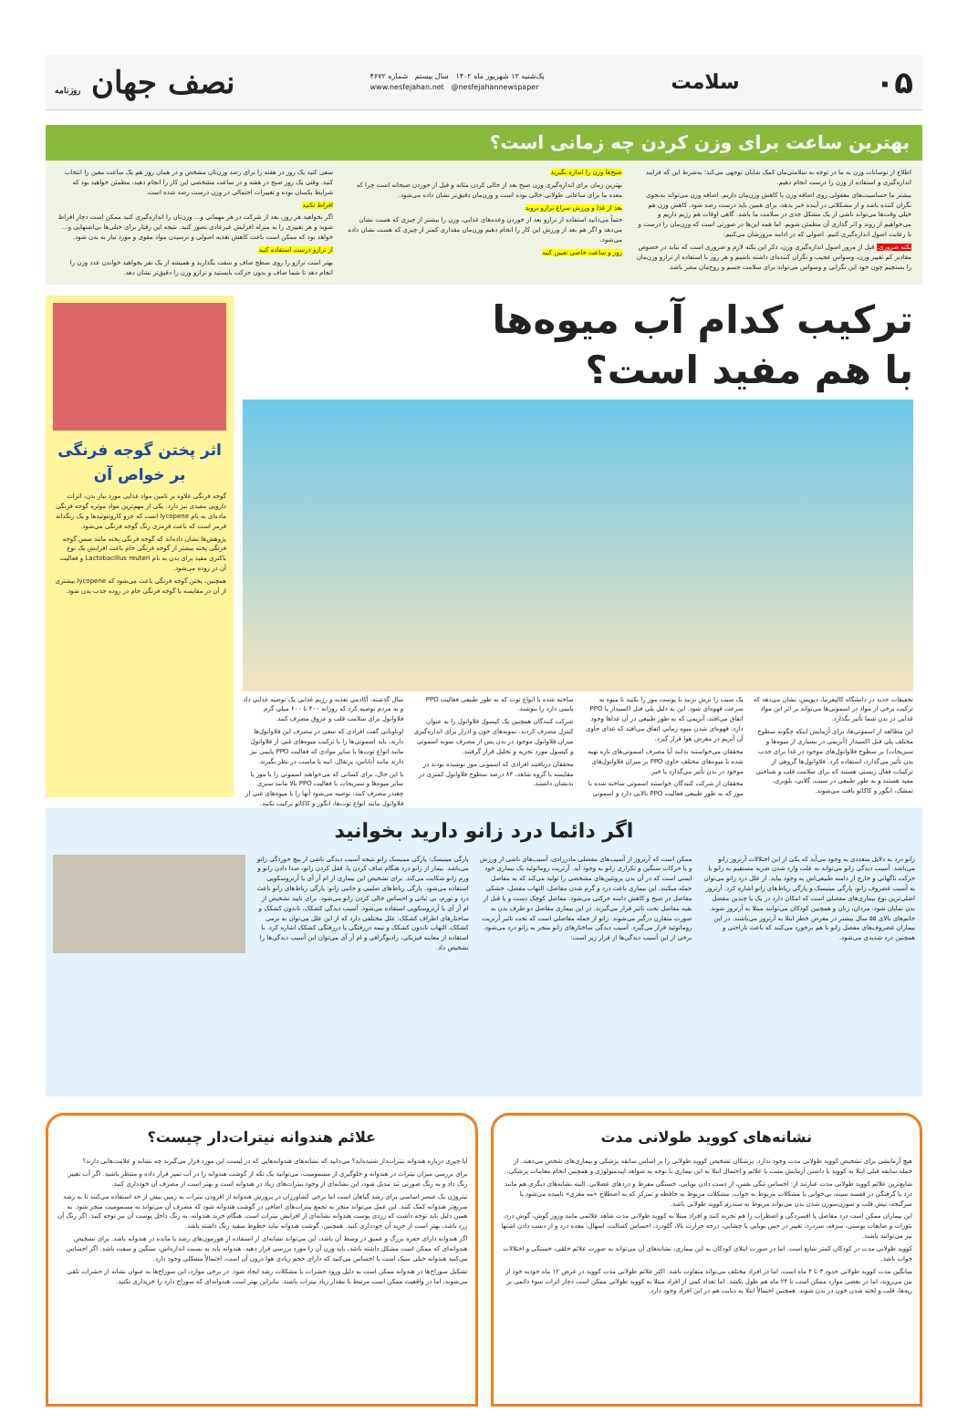۰۵ سلامت
یک‌شنبه ۱۲ شهریور ماه ۱۴۰۲ سال بیستم شماره ۴۶۷۲
www.nesfejahan.net @nesfejahannewspaper
نصف جهان روزنامه
بهترین ساعت برای وزن کردن چه زمانی است؟
اطلاع از نوسانات وزن به ما در توجه به سلامتی‌مان کمک شایان توجهی می‌کند؛ به‌شرط این که فرایند اندازه‌گیری و استفاده از وزن را درست انجام دهیم.
بیشتر ما حساسیت‌های معقولی روی اضافه وزن یا کاهش وزن‌مان داریم. اضافه وزن می‌تواند به‌نحوی نگران کننده باشد و از مشکلاتی در آینده خبر بدهد، برای همین باید درست رصد شود. کاهش وزن هم خیلی وقت‌ها می‌تواند ناشی از یک مشکل جدی در سلامت ما باشد. گاهی اوقات هم رژیم داریم و می‌خواهیم از روند و اثر گذاری آن مطمئن شویم. اما همه این‌ها در صورتی است که وزن‌مان را درست و با رعایت اصول اندازه‌گیری کنیم. اصولی که در ادامه مرورشان می‌کنیم:
نکته ضروری: قبل از مرور اصول اندازه‌گیری وزن، ذکر این نکته لازم و ضروری است که نباید در خصوص مقادیر کم تغییر وزن، وسواس عجیب و نگران کننده‌ای داشته باشیم و هر روز با استفاده از ترازو وزن‌مان را بسنجیم چون خود این نگرانی و وسواس می‌تواند برای سلامت جسم و روح‌مان مضر باشد.
صبح‌ها وزن را اندازه بگیرید
بهترین زمان برای اندازه‌گیری وزن صبح بعد از خالی کردن مثانه و قبل از خوردن صبحانه است چرا که معده ما برای ساعاتی طولانی خالی بوده است و وزن‌مان دقیق‌تر نشان داده می‌شود.
بعد از غذا و ورزش سراغ ترازو نروید
حتماً می‌دانید استفاده از ترازو بعد از خوردن وعده‌های غذایی، وزن را بیشتر از چیزی که هست نشان می‌دهد و اگر هم بعد از ورزش این کار را انجام دهیم وزن‌مان مقداری کمتر از چیزی که هست نشان داده می‌شود.
روز و ساعت خاصی تعیین کنید
سعی کنید یک روز در هفته را برای رصد وزن‌تان مشخص و در همان روز هم یک ساعت معین را انتخاب کنید. وقتی یک روز صبح در هفته و در ساعت مشخصی این کار را انجام دهید، مطمئن خواهید بود که شرایط یکسان بوده و تغییرات احتمالی در وزن درست رصد شده است.
افراط نکنید
اگر بخواهید هر روز، بعد از شرکت در هر مهمانی و... وزن‌تان را اندازه‌گیری کنید ممکن است دچار افراط شوید و هر تغییری را به منزله افزایش غیرعادی تصور کنید. نتیجه این رفتار برای خیلی‌ها بی‌اشتهایی و... خواهد بود که ممکن است باعث کاهش تغذیه اصولی و نرسیدن مواد مقوی و مورد نیاز به بدن شود.
از ترازو درست استفاده کنید
بهتر است ترازو را روی سطح صاف و سفت بگذارید و همیشه از یک نفر بخواهید خواندن عدد وزن را انجام دهد تا شما صاف و بدون حرکت بایستید و ترازو وزن را دقیق‌تر نشان دهد.
ترکیب کدام آب میوه‌ها
با هم مفید است؟
تحقیقات جدید در دانشگاه کالیفرنیا، دیویس، نشان می‌دهد که ترکیب برخی از مواد در اسموتی‌ها می‌تواند بر اثر این مواد غذایی در بدن شما تأثیر بگذارد.
این مطالعه از اسموتی‌ها، برای آزمایش اینکه چگونه سطوح مختلف پلی فنل اکسیداز (آنزیمی در بسیاری از میوه‌ها و سبزیجات) بر سطوح فلاوانول‌های موجود در غذا برای جذب بدن تأثیر می‌گذارد، استفاده کرد. فلاوانول‌ها گروهی از ترکیبات فعال زیستی هستند که برای سلامت قلب و شناختی مفید هستند و به طور طبیعی در سیب، گلابی، بلوبری، تمشک، انگور و کاکائو یافت می‌شوند.
یک سیب را برش بزنید یا پوست موز را بکنید تا میوه به سرعت قهوه‌ای شود. این به دلیل پلی فنل اکسیداز یا PPO اتفاق می‌افتد، آنزیمی که به طور طبیعی در آن غذاها وجود دارد. قهوه‌ای شدن میوه زمانی اتفاق می‌افتد که غذای حاوی آن آنزیم در معرض هوا قرار گیرد.
محققان می‌خواستند بدانند آیا مصرف اسموتی‌های تازه تهیه شده با میوه‌های مختلف حاوی PPO بر میزان فلاوانول‌های موجود در بدن تأثیر می‌گذارد یا خیر.
محققان از شرکت کنندگان خواستند اسموتی ساخته شده با موز که به طور طبیعی فعالیت PPO بالایی دارد و اسموتی ساخته شده با انواع توت که به طور طبیعی فعالیت PPO پایینی دارد را بنوشند.
شرکت کنندگان همچنین یک کپسول فلاوانول را به عنوان کنترل مصرف کردند. نمونه‌های خون و ادرار برای اندازه‌گیری میزان فلاوانول موجود در بدن پس از مصرف نمونه اسموتی و کپسول مورد تجزیه و تحلیل قرار گرفتند.
محققان دریافتند افرادی که اسموتی موز نوشیده بودند در مقایسه با گروه شاهد، ۸۴ درصد سطوح فلاوانول کمتری در بدنشان داشتند.
سال گذشته، آکادمی تغذیه و رژیم غذایی یک توصیه غذایی داد و به مردم توصیه کرد که روزانه ۴۰۰ تا ۶۰۰ میلی گرم فلاوانول برای سلامت قلب و عروق مصرف کنند.
اوتاوبانی گفت افرادی که سعی در مصرف این فلاوانول‌ها دارند، باید اسموتی‌ها را با ترکیب میوه‌های غنی از فلاوانول مانند انواع توت‌ها با سایر موادی که فعالیت PPO پایینی نیز دارند مانند آناناس، پرتقال، انبه یا ماست در نظر بگیرند.
با این حال، برای کسانی که می‌خواهند اسموتی را با موز یا سایر میوه‌ها و سبزیجات با فعالیت PPO بالا مانند سبزی چغندر مصرف کنند، توصیه می‌شود آنها را با میوه‌های غنی از فلاوانول مانند انواع توت‌ها، انگور و کاکائو ترکیب نکنند.
اثر پختن گوجه فرنگی بر خواص آن
گوجه فرنگی علاوه بر تامین مواد غذایی مورد نیاز بدن، اثرات دارویی مفیدی نیز دارد. یکی از مهم‌ترین مواد موثره گوجه فرنگی ماده‌ای به نام lycopene است که جزو کاروتنوئیدها و یک رنگدانه قرمز است که باعث قرمزی رنگ گوجه فرنگی می‌شود.
پژوهش‌ها نشان داده‌اند که گوجه فرنگی پخته مانند سس گوجه فرنگی پخته بیشتر از گوجه فرنگی خام باعث افزایش یک نوع باکتری مفید برای بدن به نام Lactobacillus reuteri و فعالیت آن در روده می‌شود.
همچنین، پختن گوجه فرنگی باعث می‌شود که lycopene بیشتری از آن در مقایسه با گوجه فرنگی خام در روده جذب بدن شود.
اگر دائما درد زانو دارید بخوانید
زانو درد به دلایل متعددی به وجود می‌آید که یکی از این اختلالات آرتروز زانو می‌باشد. آسیب دیدگی زانو می‌تواند به علت وارد شدن ضربه مستقیم به زانو یا حرکت ناگهانی و خارج از دامنه طبیعی‌اش به وجود بیاید. از علل درد زانو می‌توان به آسیب غضروف زانو، پارگی مینیسک و پارگی رباط‌های زانو اشاره کرد. آرتروز اصلی‌ترین نوع بیماری‌های مفصلی است که امکان دارد در یک یا چندین مفصل بدن نمایان شود. مردان، زنان و همچنین کودکان می‌توانند مبتلا به آرتروز شوند. خانم‌های بالای ۵۵ سال بیشتر در معرض خطر ابتلا به آرتروز می‌باشند. در این بیماران غضروف‌های مفصل زانو با هم برخورد می‌کنند که باعث ناراحتی و همچنین درد شدیدی می‌شود.
ممکن است که آرتروز از آسیب‌های مفصلی مادرزادی، آسیب‌های ناشی از ورزش و یا حرکات سنگین و تکراری زانو به وجود آید. آرتریت روماتوئید یک بیماری خود ایمنی است که در آن بدن پروتئین‌های مشخصی را تولید می‌کند که به مفاصل حمله میکنند. این بیماری باعث درد و گرم شدن مفاصل، التهاب مفصل، خشکی مفاصل در صبح و کاهش دامنه حرکتی می‌شود. مفاصل کوچک دست و پا قبل از بقیه مفاصل تحت تاثیر قرار می‌گیرند. در این بیماری مفاصل دو طرف بدن به صورت متقارن درگیر می‌شوند. زانو از جمله مفاصلی است که تحت تاثیر آرتریت روماتوئید قرار می‌گیرد. آسیب دیدگی ساختارهای زانو منجر به زانو درد می‌شود. برخی از این آسیب دیدگی‌ها از قرار زیر است:
پارگی مینیسک: پارگی مینیسک زانو نتیجه آسیب دیدگی ناشی از پیچ خوردگی زانو می‌باشد. بیمار از زانو درد هنگام صاف کردن پا، قفل کردن زانو، صدا دادن زانو و ورم زانو شکایت می‌کند. برای تشخیص این بیماری از ام آر آی یا آرتروسکوپی استفاده می‌شود. پارگی رباط‌های صلیبی و جانبی زانو: پارگی رباط‌های زانو باعث درد و تورم، بی ثباتی و احساس خالی کردن زانو می‌شود. برای تایید تشخیص از ام آر آی یا آرتروسکوپی استفاده می‌شود. آسیب دیدگی کشکک، تاندون کشکک و ساختارهای اطراف کشکک: علل مختلفی دارد که از این علل می‌توان به نرمی کشکک، التهاب تاندون کشکک و نیمه دررفتگی یا دررفتگی کشکک اشاره کرد. با استفاده از معاینه فیزیکی، رادیوگرافی و ام آر آی می‌توان این آسیب دیدگی‌ها را تشخیص داد.
نشانه‌های کووید طولانی مدت
هیچ آزمایشی برای تشخیص کووید طولانی مدت وجود ندارد. پزشکان تشخیص کووید طولانی را بر اساس سابقه پزشکی و بیماری‌های شخص می‌دهند. از جمله سابقه قبلی ابتلا به کووید با داشتن آزمایش مثبت یا علائم و احتمال ابتلا به این بیماری با توجه به شواهد اپیدمیولوژی و همچنین انجام معاینات پزشکی.
شایع‌ترین علائم کووید طولانی مدت عبارتند از: احساس تنگی نفس، از دست دادن بویایی، خستگی مفرط و دردهای عضلانی. البته نشانه‌های دیگری هم مانند درد یا گرفتگی در قفسه سینه، بی‌خوابی یا مشکلات مربوط به خواب، مشکلات مربوط به حافظه و تمرکز که به اصطلاح «مه مغزی» نامیده می‌شود یا سرگیجه، تپش قلب و سوزن‌سوزن شدن بدن می‌تواند مربوط به سندرم کووید طولانی باشد.
این بیماران ممکن است درد مفاصل یا افسردگی و اضطراب را هم تجربه کنند و افراد مبتلا به کووید طولانی مدت شاهد علائمی مانند وزوز گوش، گوش درد، بثورات و ضایعات پوستی، سرفه، سردرد، تغییر در حس بویایی یا چشایی، درجه حرارت بالا، گلودرد، احساس کسالت، اسهال، معده درد و از دست دادن اشتها نیز می‌توانند باشند.
کووید طولانی مدت در کودکان کمتر شایع است. اما در صورت ابتلای کودکان به این بیماری، نشانه‌های آن می‌تواند به صورت علائم خلقی، خستگی و اختلالات خواب باشد.
میانگین مدت کووید طولانی حدود ۳ تا ۴ ماه است، اما در افراد مختلف می‌تواند متفاوت باشد. اکثر علائم طولانی مدت کووید در عرض ۱۲ ماه خودبه خود از بین می‌روند، اما در بعضی موارد ممکن است تا ۲۴ ماه هم طول بکشد. اما تعداد کمی از افراد مبتلا به کووید طولانی ممکن است دچار اثرات سوء دائمی بر ریه‌ها، قلب و لخته شدن خون در بدن شوند. همچنین احتمالاً ابتلا به دیابت هم در این افراد وجود دارد.
علائم هندوانه نیترات‌دار چیست؟
آیا چیزی درباره هندوانه نیترات‌دار شنیده‌اید؟ می‌دانید که نشانه‌های هندوانه‌هایی که در لیست این مورد قرار می‌گیرند چه نشانه و علامت‌هایی دارند؟
برای بررسی میزان نیترات در هندوانه و جلوگیری از مسمومیت، می‌توانید یک تکه از گوشت هندوانه را در آب تمیز قرار داده و منتظر باشید. اگر آب تغییر رنگ داد و به رنگ صورتی تند تبدیل شود، این نشانه‌ای از وجود نیترات‌های زیاد در هندوانه است و بهتر است از مصرف آن خودداری کنید.
نیتروژن یک عنصر اساسی برای رشد گیاهان است اما برخی کشاورزان در پرورش هندوانه از افزودن نیترات به زمین بیش از حد استفاده می‌کنند تا به رشد سریع‌تر هندوانه کمک کنند. این عمل می‌تواند منجر به تجمع نیترات‌های اضافی در گوشت هندوانه شود که مصرف آن می‌تواند به مسمومیت منجر شود. به همین دلیل باید توجه داشت که زردی پوست هندوانه نشانه‌ای از افزایش نیترات است. هنگام خرید هندوانه، به رنگ داخل پوست آن نیز توجه کنید. اگر رنگ آن زرد باشد، بهتر است از خرید آن خودداری کنید. همچنین، گوشت هندوانه نباید خطوط سفید رنگ داشته باشد.
اگر هندوانه دارای حفره بزرگ و عمیق در وسط آن باشد، این می‌تواند نشانه‌ای از استفاده از هورمون‌های رشد یا مانده در هندوانه باشد. برای تشخیص هندوانه‌ای که ممکن است مشکل داشته باشد، باید وزن آن را مورد بررسی قرار دهید. هندوانه باید به نسبت اندازه‌اش، سنگین و سفت باشد. اگر احساس می‌کنید هندوانه خیلی سبک است یا احساس می‌کنید که دارای حجم زیادی هوا درون آن است، احتمالاً مشکلی وجود دارد.
تشکیل سوراخ‌ها در هندوانه ممکن است به دلیل ورود حشرات یا مشکلات رشد ایجاد شود. در برخی موارد، این سوراخ‌ها به عنوان نشانه از حشرات تلقی می‌شوند، اما در واقعیت ممکن است مرتبط با مقدار زیاد نیترات باشند. بنابراین بهتر است هندوانه‌ای که سوراخ دارد را خریداری نکنید.